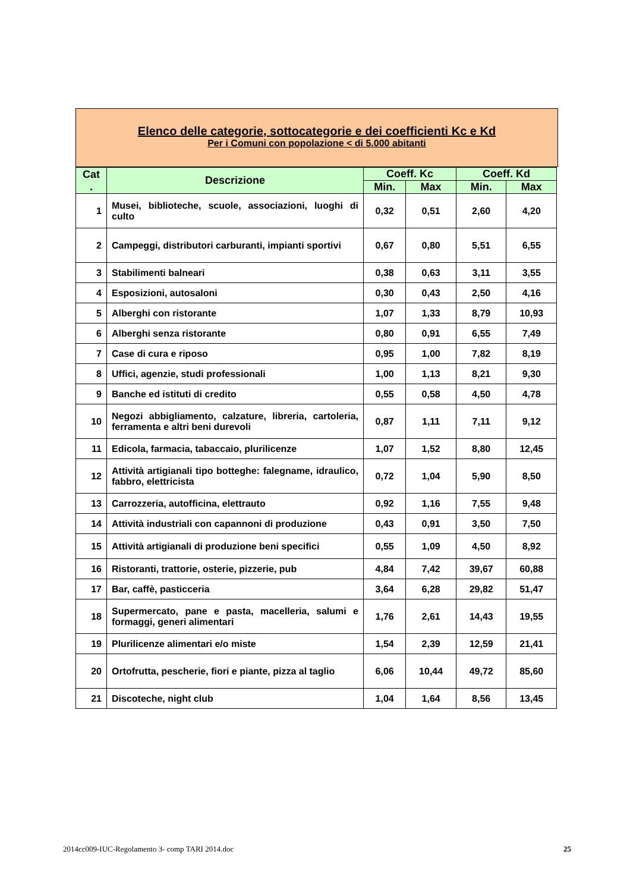Elenco delle categorie, sottocategorie e dei coefficienti Kc e Kd
Per i Comuni con popolazione < di 5.000 abitanti
| Cat . | Descrizione | Coeff. Kc | | Coeff. Kd | |
| --- | --- | --- | --- | --- | --- |
| | | Min. | Max | Min. | Max |
| 1 | Musei, biblioteche, scuole, associazioni, luoghi di culto | 0,32 | 0,51 | 2,60 | 4,20 |
| 2 | Campeggi, distributori carburanti, impianti sportivi | 0,67 | 0,80 | 5,51 | 6,55 |
| 3 | Stabilimenti balneari | 0,38 | 0,63 | 3,11 | 3,55 |
| 4 | Esposizioni, autosaloni | 0,30 | 0,43 | 2,50 | 4,16 |
| 5 | Alberghi con ristorante | 1,07 | 1,33 | 8,79 | 10,93 |
| 6 | Alberghi senza ristorante | 0,80 | 0,91 | 6,55 | 7,49 |
| 7 | Case di cura e riposo | 0,95 | 1,00 | 7,82 | 8,19 |
| 8 | Uffici, agenzie, studi professionali | 1,00 | 1,13 | 8,21 | 9,30 |
| 9 | Banche ed istituti di credito | 0,55 | 0,58 | 4,50 | 4,78 |
| 10 | Negozi abbigliamento, calzature, libreria, cartoleria, ferramenta e altri beni durevoli | 0,87 | 1,11 | 7,11 | 9,12 |
| 11 | Edicola, farmacia, tabaccaio, plurilicenze | 1,07 | 1,52 | 8,80 | 12,45 |
| 12 | Attività artigianali tipo botteghe: falegname, idraulico, fabbro, elettricista | 0,72 | 1,04 | 5,90 | 8,50 |
| 13 | Carrozzeria, autofficina, elettrauto | 0,92 | 1,16 | 7,55 | 9,48 |
| 14 | Attività industriali con capannoni di produzione | 0,43 | 0,91 | 3,50 | 7,50 |
| 15 | Attività artigianali di produzione beni specifici | 0,55 | 1,09 | 4,50 | 8,92 |
| 16 | Ristoranti, trattorie, osterie, pizzerie, pub | 4,84 | 7,42 | 39,67 | 60,88 |
| 17 | Bar, caffè, pasticceria | 3,64 | 6,28 | 29,82 | 51,47 |
| 18 | Supermercato, pane e pasta, macelleria, salumi e formaggi, generi alimentari | 1,76 | 2,61 | 14,43 | 19,55 |
| 19 | Plurilicenze alimentari e/o miste | 1,54 | 2,39 | 12,59 | 21,41 |
| 20 | Ortofrutta, pescherie, fiori e piante, pizza al taglio | 6,06 | 10,44 | 49,72 | 85,60 |
| 21 | Discoteche, night club | 1,04 | 1,64 | 8,56 | 13,45 |
2014cc009-IUC-Regolamento 3- comp TARI 2014.doc 25